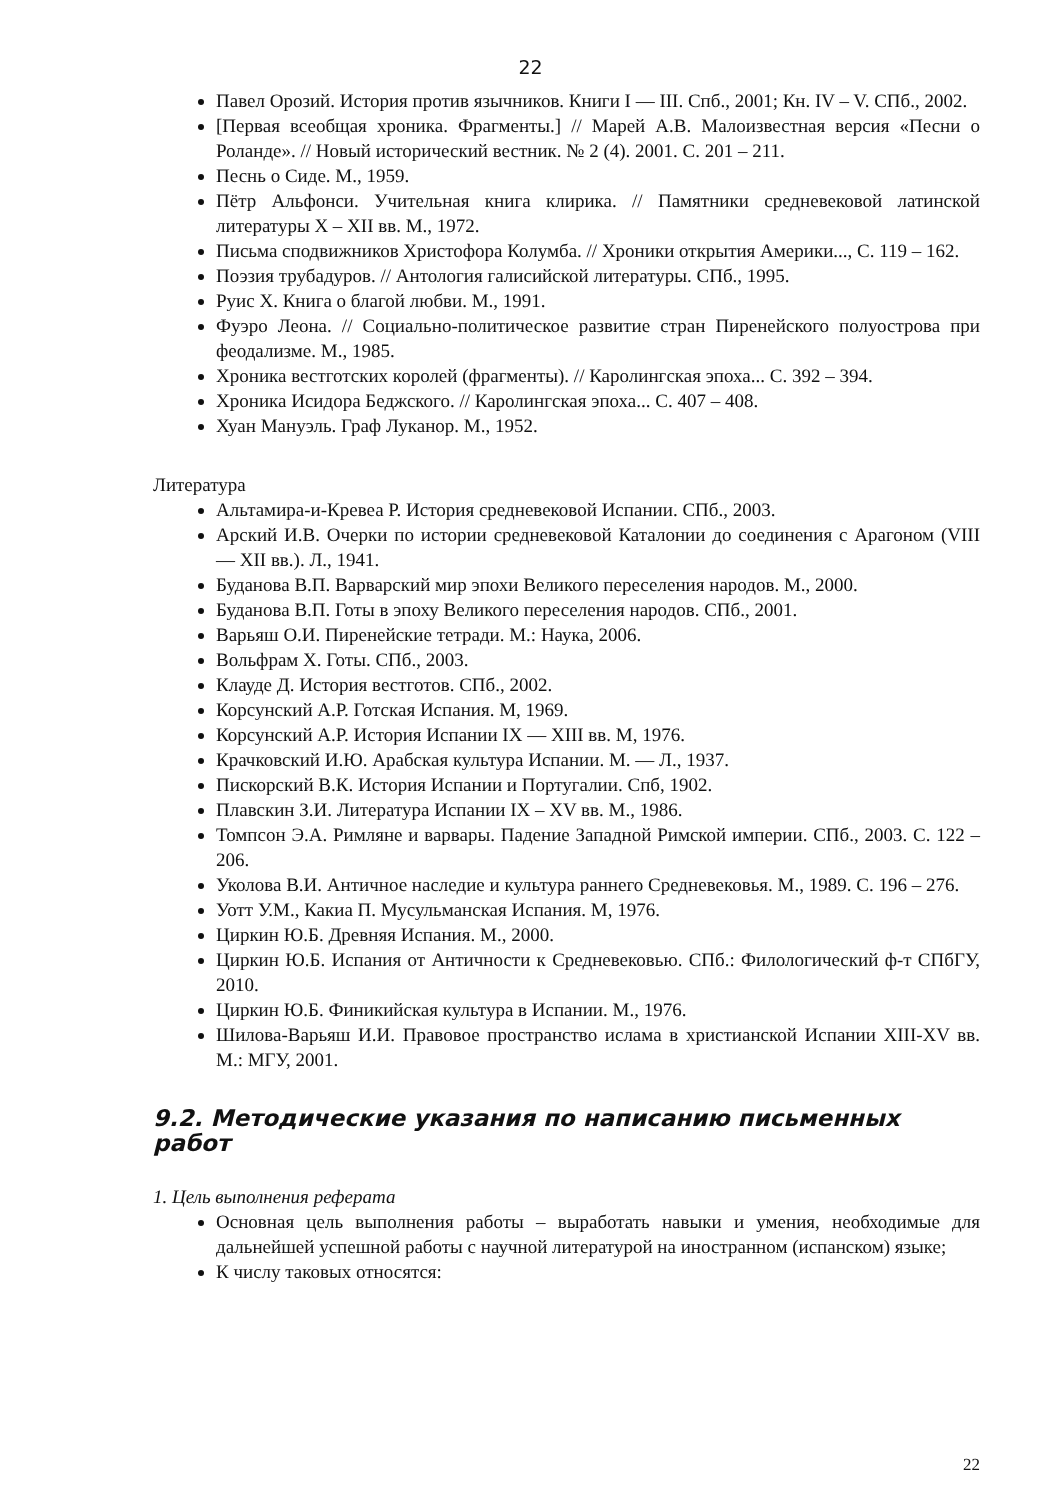22
Павел Орозий. История против язычников. Книги I — III. Спб., 2001; Кн. IV – V. СПб., 2002.
[Первая всеобщая хроника. Фрагменты.] // Марей А.В. Малоизвестная версия «Песни о Роланде». // Новый исторический вестник. № 2 (4). 2001. С. 201 – 211.
Песнь о Сиде. М., 1959.
Пётр Альфонси. Учительная книга клирика. // Памятники средневековой латинской литературы X – XII вв. М., 1972.
Письма сподвижников Христофора Колумба. // Хроники открытия Америки..., С. 119 – 162.
Поэзия трубадуров. // Антология галисийской литературы. СПб., 1995.
Руис Х. Книга о благой любви. М., 1991.
Фуэро Леона. // Социально-политическое развитие стран Пиренейского полуострова при феодализме. М., 1985.
Хроника вестготских королей (фрагменты). // Каролингская эпоха... С. 392 – 394.
Хроника Исидора Беджского. // Каролингская эпоха... С. 407 – 408.
Хуан Мануэль. Граф Луканор. М., 1952.
Литература
Альтамира-и-Кревеа Р. История средневековой Испании. СПб., 2003.
Арский И.В. Очерки по истории средневековой Каталонии до соединения с Арагоном (VIII — XII вв.). Л., 1941.
Буданова В.П. Варварский мир эпохи Великого переселения народов. М., 2000.
Буданова В.П. Готы в эпоху Великого переселения народов. СПб., 2001.
Варьяш О.И. Пиренейские тетради. М.: Наука, 2006.
Вольфрам Х. Готы. СПб., 2003.
Клауде Д. История вестготов. СПб., 2002.
Корсунский А.Р. Готская Испания. М, 1969.
Корсунский А.Р. История Испании IX — XIII вв. М, 1976.
Крачковский И.Ю. Арабская культура Испании. М. — Л., 1937.
Пискорский В.К. История Испании и Португалии. Спб, 1902.
Плавскин З.И. Литература Испании IX – XV вв. М., 1986.
Томпсон Э.А. Римляне и варвары. Падение Западной Римской империи. СПб., 2003. С. 122 – 206.
Уколова В.И. Античное наследие и культура раннего Средневековья. М., 1989. С. 196 – 276.
Уотт У.М., Какиа П. Мусульманская Испания. М, 1976.
Циркин Ю.Б. Древняя Испания. М., 2000.
Циркин Ю.Б. Испания от Античности к Средневековью. СПб.: Филологический ф-т СПбГУ, 2010.
Циркин Ю.Б. Финикийская культура в Испании. М., 1976.
Шилова-Варьяш И.И. Правовое пространство ислама в христианской Испании XIII-XV вв. М.: МГУ, 2001.
9.2. Методические указания по написанию письменных работ
1. Цель выполнения реферата
Основная цель выполнения работы – выработать навыки и умения, необходимые для дальнейшей успешной работы с научной литературой на иностранном (испанском) языке;
К числу таковых относятся:
22